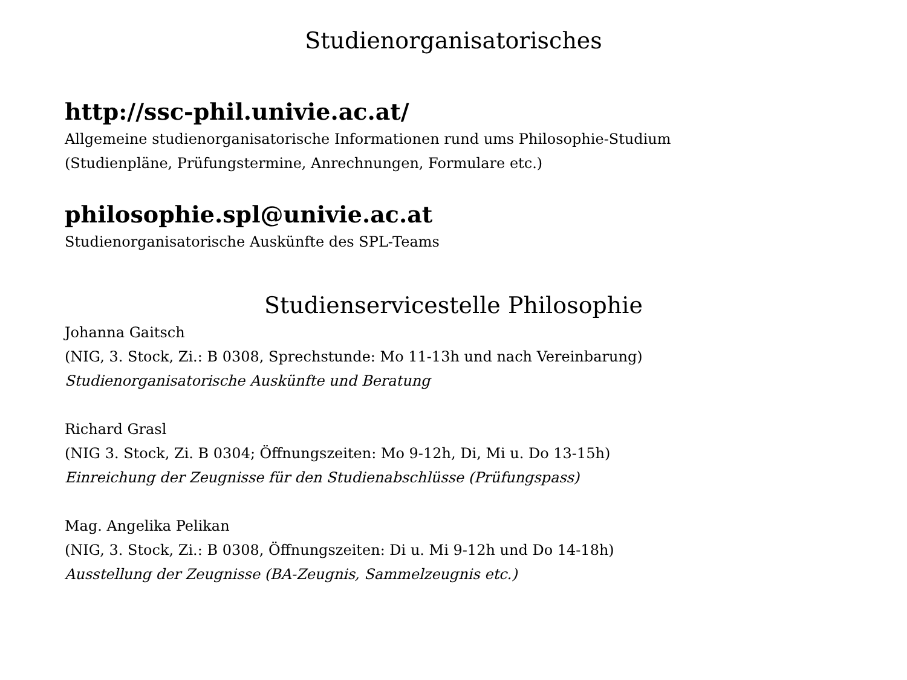Studienorganisatorisches
http://ssc-phil.univie.ac.at/
Allgemeine studienorganisatorische Informationen rund ums Philosophie-Studium
(Studienpläne, Prüfungstermine, Anrechnungen, Formulare etc.)
philosophie.spl@univie.ac.at
Studienorganisatorische Auskünfte des SPL-Teams
Studienservicestelle Philosophie
Johanna Gaitsch
(NIG, 3. Stock, Zi.: B 0308, Sprechstunde: Mo 11-13h und nach Vereinbarung)
Studienorganisatorische Auskünfte und Beratung
Richard Grasl
(NIG 3. Stock, Zi. B 0304; Öffnungszeiten: Mo 9-12h, Di, Mi u. Do 13-15h)
Einreichung der Zeugnisse für den Studienabschlüsse (Prüfungspass)
Mag. Angelika Pelikan
(NIG, 3. Stock, Zi.: B 0308, Öffnungszeiten: Di u. Mi 9-12h und Do 14-18h)
Ausstellung der Zeugnisse (BA-Zeugnis, Sammelzeugnis etc.)